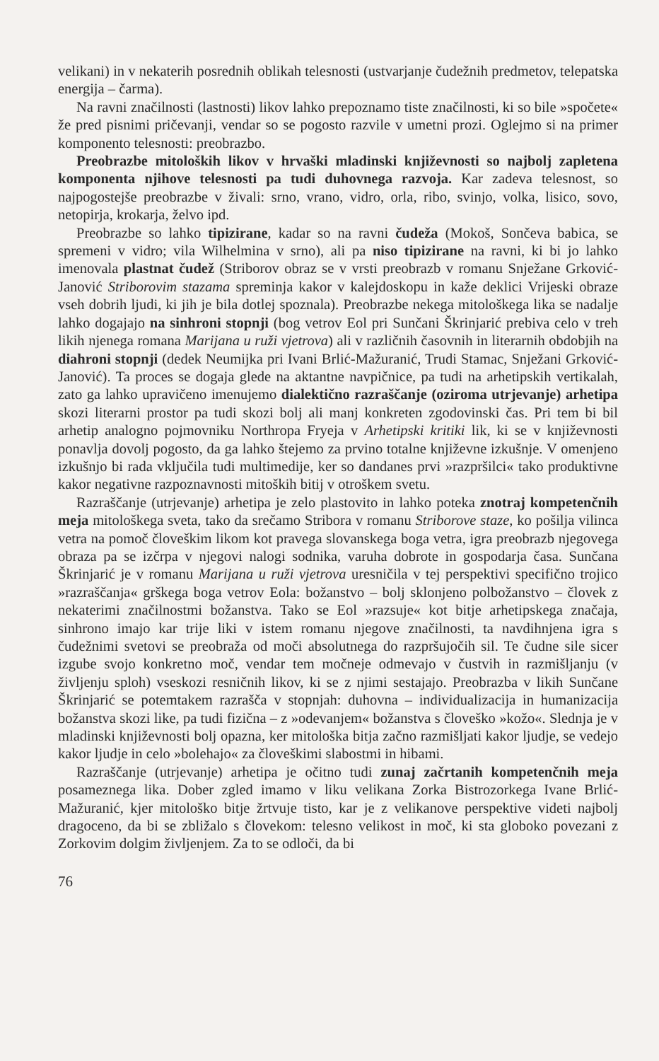velikani) in v nekaterih posrednih oblikah telesnosti (ustvarjanje čudežnih predmetov, telepatska energija – čarma).
Na ravni značilnosti (lastnosti) likov lahko prepoznamo tiste značilnosti, ki so bile »spočete« že pred pisnimi pričevanji, vendar so se pogosto razvile v umetni prozi. Oglejmo si na primer komponento telesnosti: preobrazbo.
Preobrazbe mitoloških likov v hrvaški mladinski književnosti so najbolj zapletena komponenta njihove telesnosti pa tudi duhovnega razvoja. Kar zadeva telesnost, so najpogostejše preobrazbe v živali: srno, vrano, vidro, orla, ribo, svinjo, volka, lisico, sovo, netopirja, krokarja, želvo ipd.
Preobrazbe so lahko tipizirane, kadar so na ravni čudeža (Mokoš, Sončeva babica, se spremeni v vidro; vila Wilhelmina v srno), ali pa niso tipizirane na ravni, ki bi jo lahko imenovala plastnat čudež (Striborov obraz se v vrsti preobrazb v romanu Snježane Grković-Janović Striborovim stazama spreminja kakor v kalejdoskopu in kaže deklici Vrijeski obraze vseh dobrih ljudi, ki jih je bila dotlej spoznala). Preobrazbe nekega mitološkega lika se nadalje lahko dogajajo na sinhroni stopnji (bog vetrov Eol pri Sunčani Škrinjarić prebiva celo v treh likih njenega romana Marijana u ruži vjetrova) ali v različnih časovnih in literarnih obdobjih na diahroni stopnji (dedek Neumijka pri Ivani Brlić-Mažuranić, Trudi Stamac, Snježani Grković-Janović). Ta proces se dogaja glede na aktantne navpičnice, pa tudi na arhetipskih vertikalah, zato ga lahko upravičeno imenujemo dialektično razraščanje (oziroma utrjevanje) arhetipa skozi literarni prostor pa tudi skozi bolj ali manj konkreten zgodovinski čas. Pri tem bi bil arhetip analogno pojmovniku Northropa Fryeja v Arhetipski kritiki lik, ki se v književnosti ponavlja dovolj pogosto, da ga lahko štejemo za prvino totalne književne izkušnje. V omenjeno izkušnjo bi rada vključila tudi multimedije, ker so dandanes prvi »razpršilci« tako produktivne kakor negativne razpoznavnosti mitoških bitij v otroškem svetu.
Razraščanje (utrjevanje) arhetipa je zelo plastovito in lahko poteka znotraj kompetenčnih meja mitološkega sveta, tako da srečamo Stribora v romanu Striborove staze, ko pošilja vilinca vetra na pomoč človeškim likom kot pravega slovanskega boga vetra, igra preobrazb njegovega obraza pa se izčrpa v njegovi nalogi sodnika, varuha dobrote in gospodarja časa. Sunčana Škrinjarić je v romanu Marijana u ruži vjetrova uresničila v tej perspektivi specifično trojico »razraščanja« grškega boga vetrov Eola: božanstvo – bolj sklonjeno polbožanstvo – človek z nekaterimi značilnostmi božanstva. Tako se Eol »razsuje« kot bitje arhetipskega značaja, sinhrono imajo kar trije liki v istem romanu njegove značilnosti, ta navdihnjena igra s čudežnimi svetovi se preobraža od moči absolutnega do razpršujočih sil. Te čudne sile sicer izgube svojo konkretno moč, vendar tem močneje odmevajo v čustvih in razmišljanju (v življenju sploh) vseskozi resničnih likov, ki se z njimi sestajajo. Preobrazba v likih Sunčane Škrinjarić se potemtakem razrašča v stopnjah: duhovna – individualizacija in humanizacija božanstva skozi like, pa tudi fizična – z »odevanjem« božanstva s človeško »kožo«. Slednja je v mladinski književnosti bolj opazna, ker mitološka bitja začno razmišljati kakor ljudje, se vedejo kakor ljudje in celo »bolehajo« za človeškimi slabostmi in hibami.
Razraščanje (utrjevanje) arhetipa je očitno tudi zunaj začrtanih kompetenčnih meja posameznega lika. Dober zgled imamo v liku velikana Zorka Bistrozorkega Ivane Brlić-Mažuranić, kjer mitološko bitje žrtvuje tisto, kar je z velikanove perspektive videti najbolj dragoceno, da bi se zbližalo s človekom: telesno velikost in moč, ki sta globoko povezani z Zorkovim dolgim življenjem. Za to se odloči, da bi
76